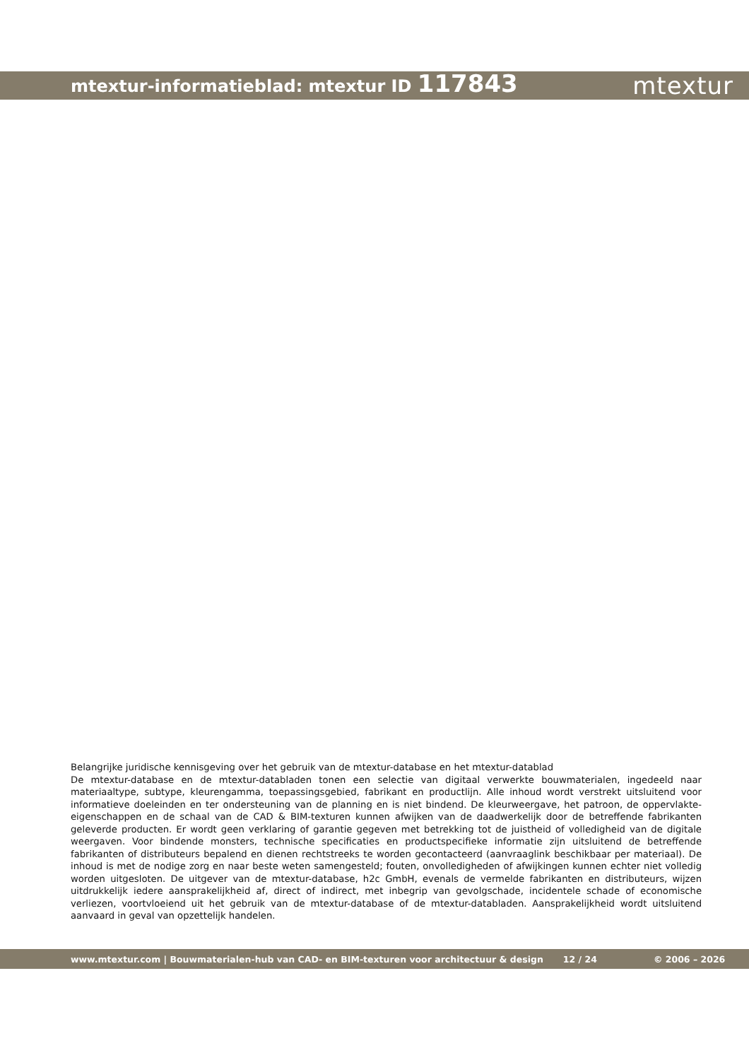mtextur-informatieblad: mtextur ID 117843
mtextur
Belangrijke juridische kennisgeving over het gebruik van de mtextur-database en het mtextur-datablad
De mtextur-database en de mtextur-databladen tonen een selectie van digitaal verwerkte bouwmaterialen, ingedeeld naar materiaaltype, subtype, kleurengamma, toepassingsgebied, fabrikant en productlijn. Alle inhoud wordt verstrekt uitsluitend voor informatieve doeleinden en ter ondersteuning van de planning en is niet bindend. De kleurweergave, het patroon, de oppervlakte-eigenschappen en de schaal van de CAD & BIM-texturen kunnen afwijken van de daadwerkelijk door de betreffende fabrikanten geleverde producten. Er wordt geen verklaring of garantie gegeven met betrekking tot de juistheid of volledigheid van de digitale weergaven. Voor bindende monsters, technische specificaties en productspecifieke informatie zijn uitsluitend de betreffende fabrikanten of distributeurs bepalend en dienen rechtstreeks te worden gecontacteerd (aanvraaglink beschikbaar per materiaal). De inhoud is met de nodige zorg en naar beste weten samengesteld; fouten, onvolledigheden of afwijkingen kunnen echter niet volledig worden uitgesloten. De uitgever van de mtextur-database, h2c GmbH, evenals de vermelde fabrikanten en distributeurs, wijzen uitdrukkelijk iedere aansprakelijkheid af, direct of indirect, met inbegrip van gevolgschade, incidentele schade of economische verliezen, voortvloeiend uit het gebruik van de mtextur-database of de mtextur-databladen. Aansprakelijkheid wordt uitsluitend aanvaard in geval van opzettelijk handelen.
www.mtextur.com | Bouwmaterialen-hub van CAD- en BIM-texturen voor architectuur & design 12 / 24 © 2006 – 2026